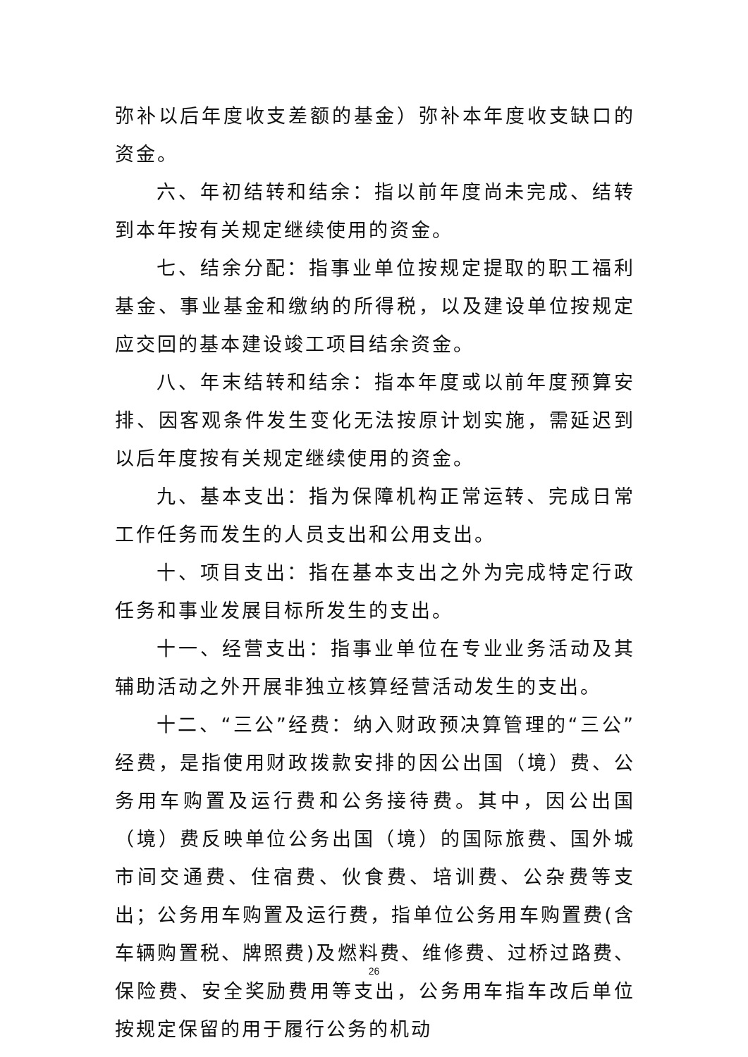弥补以后年度收支差额的基金）弥补本年度收支缺口的资金。
六、年初结转和结余：指以前年度尚未完成、结转到本年按有关规定继续使用的资金。
七、结余分配：指事业单位按规定提取的职工福利基金、事业基金和缴纳的所得税，以及建设单位按规定应交回的基本建设竣工项目结余资金。
八、年末结转和结余：指本年度或以前年度预算安排、因客观条件发生变化无法按原计划实施，需延迟到以后年度按有关规定继续使用的资金。
九、基本支出：指为保障机构正常运转、完成日常工作任务而发生的人员支出和公用支出。
十、项目支出：指在基本支出之外为完成特定行政任务和事业发展目标所发生的支出。
十一、经营支出：指事业单位在专业业务活动及其辅助活动之外开展非独立核算经营活动发生的支出。
十二、“三公”经费：纳入财政预决算管理的“三公”经费，是指使用财政拨款安排的因公出国（境）费、公务用车购置及运行费和公务接待费。其中，因公出国（境）费反映单位公务出国（境）的国际旅费、国外城市间交通费、住宿费、伙食费、培训费、公杂费等支出；公务用车购置及运行费，指单位公务用车购置费(含车辆购置税、牌照费)及燃料费、维修费、过桥过路费、保险费、安全奖励费用等支出，公务用车指车改后单位按规定保留的用于履行公务的机动
26